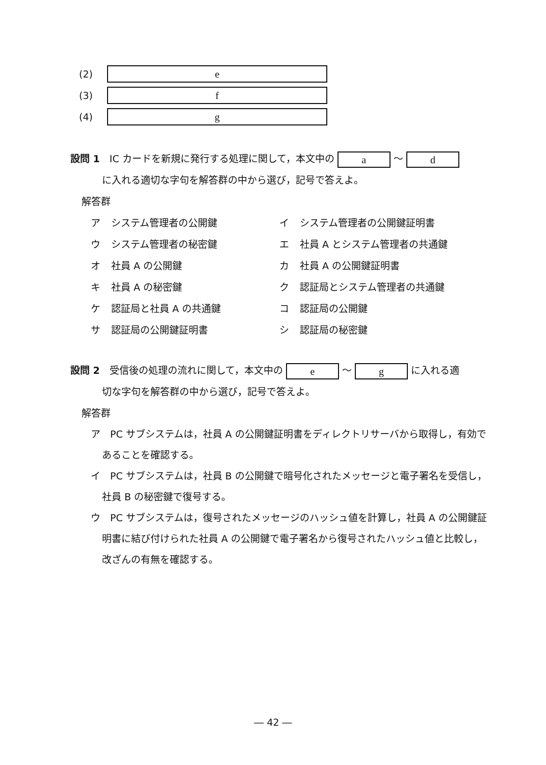(2) e
(3) f
(4) g
設問 1　IC カードを新規に発行する処理に関して，本文中の a ～ d
に入れる適切な字句を解答群の中から選び，記号で答えよ。
解答群
ア システム管理者の公開鍵 イ システム管理者の公開鍵証明書 ウ システム管理者の秘密鍵 エ 社員 A とシステム管理者の共通鍵 オ 社員 A の公開鍵 カ 社員 A の公開鍵証明書 キ 社員 A の秘密鍵 ク 認証局とシステム管理者の共通鍵 ケ 認証局と社員 A の共通鍵 コ 認証局の公開鍵 サ 認証局の公開鍵証明書 シ 認証局の秘密鍵
設問 2　受信後の処理の流れに関して，本文中の e ～ g に入れる適
切な字句を解答群の中から選び，記号で答えよ。
解答群
ア　PC サブシステムは，社員 A の公開鍵証明書をディレクトリサーバから取得し，有効であることを確認する。
イ　PC サブシステムは，社員 B の公開鍵で暗号化されたメッセージと電子署名を受信し，社員 B の秘密鍵で復号する。
ウ　PC サブシステムは，復号されたメッセージのハッシュ値を計算し，社員 A の公開鍵証明書に結び付けられた社員 A の公開鍵で電子署名から復号されたハッシュ値と比較し，改ざんの有無を確認する。
― 42 ―